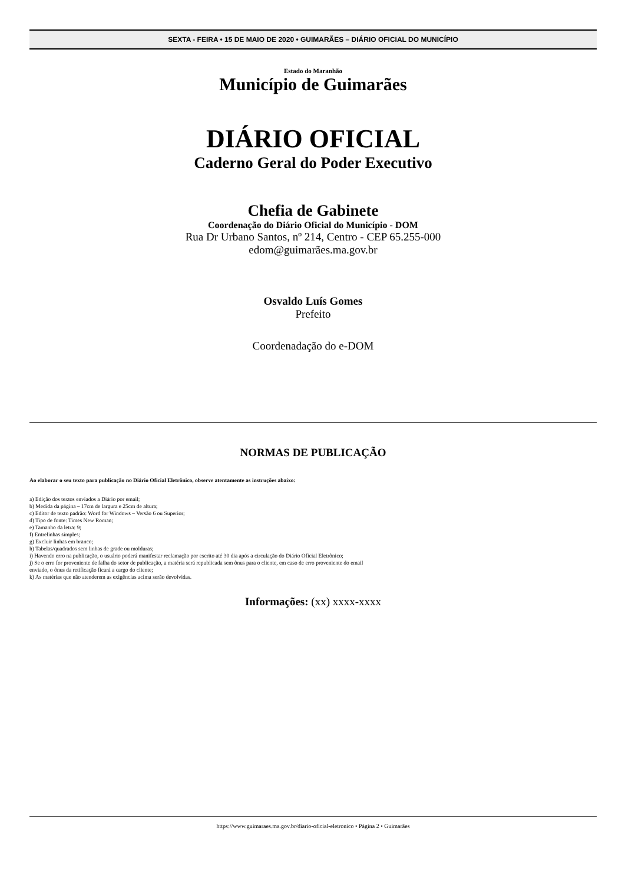SEXTA - FEIRA • 15 DE MAIO DE 2020 • GUIMARÃES – DIÁRIO OFICIAL DO MUNICÍPIO
Estado do Maranhão
Município de Guimarães
DIÁRIO OFICIAL
Caderno Geral do Poder Executivo
Chefia de Gabinete
Coordenação do Diário Oficial do Município - DOM
Rua Dr Urbano Santos, nº 214, Centro - CEP 65.255-000
edom@guimarães.ma.gov.br
Osvaldo Luís Gomes
Prefeito
Coordenadação do e-DOM
NORMAS DE PUBLICAÇÃO
Ao elaborar o seu texto para publicação no Diário Oficial Eletrônico, observe atentamente as instruções abaixo:
a) Edição dos textos enviados a Diário por email;
b) Medida da página – 17cm de largura e 25cm de altura;
c) Editor de texto padrão: Word for Windows – Versão 6 ou Superior;
d) Tipo de fonte: Times New Roman;
e) Tamanho da letra: 9;
f) Entrelinhas simples;
g) Excluir linhas em branco;
h) Tabelas/quadrados sem linhas de grade ou molduras;
i) Havendo erro na publicação, o usuário poderá manifestar reclamação por escrito até 30 dia após a circulação do Diário Oficial Eletrônico;
j) Se o erro for proveniente de falha do setor de publicação, a matéria será republicada sem ônus para o cliente, em caso de erro proveniente do email
enviado, o ônus da retificação ficará a cargo do cliente;
k) As matérias que não atenderem as exigências acima serão devolvidas.
Informações: (xx) xxxx-xxxx
https://www.guimaraes.ma.gov.br/diario-oficial-eletronico • Página 2 • Guimarães